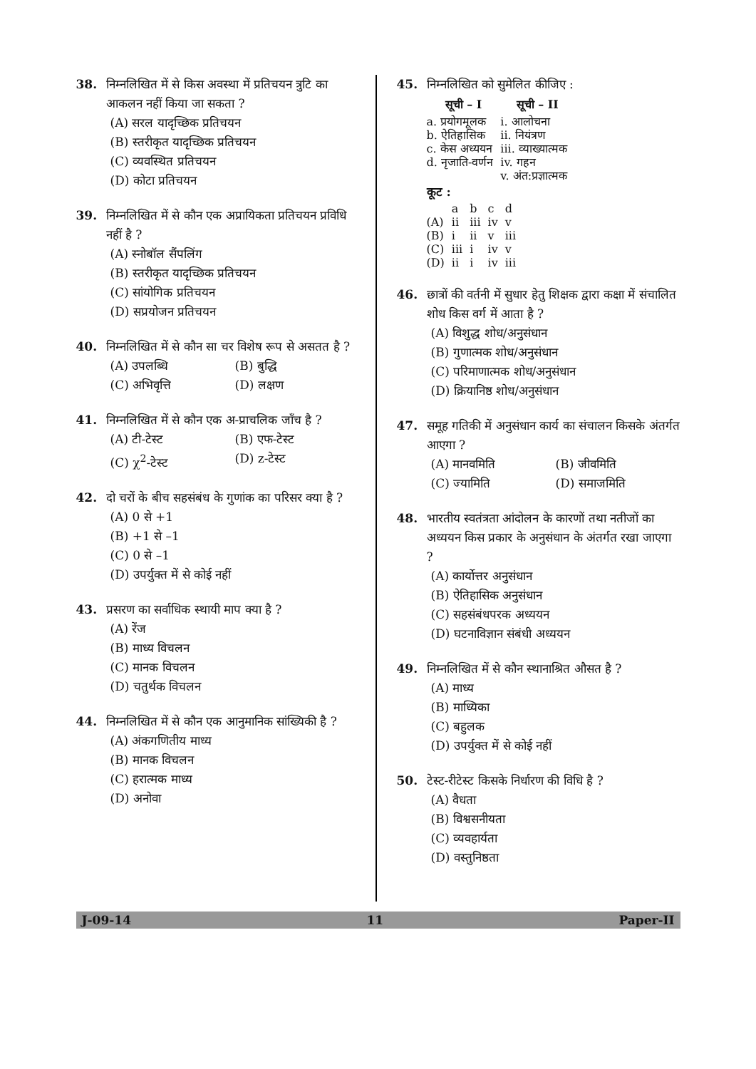38. निम्नलिखित में से किस अवस्था में प्रतिचयन त्रुटि का आकलन नहीं किया जा सकता ?
(A) सरल यादृच्छिक प्रतिचयन
(B) स्तरीकृत यादृच्छिक प्रतिचयन
(C) व्यवस्थित प्रतिचयन
(D) कोटा प्रतिचयन
39. निम्नलिखित में से कौन एक अप्रायिकता प्रतिचयन प्रविधि नहीं है ?
(A) स्नोबॉल सैंपलिंग
(B) स्तरीकृत यादृच्छिक प्रतिचयन
(C) सांयोगिक प्रतिचयन
(D) सप्रयोजन प्रतिचयन
40. निम्नलिखित में से कौन सा चर विशेष रूप से असतत है ?
(A) उपलब्धि (B) बुद्धि
(C) अभिवृत्ति (D) लक्षण
41. निम्नलिखित में से कौन एक अ-प्राचलिक जाँच है ?
(A) टी-टेस्ट (B) एफ-टेस्ट
(C) χ<sup>2</sup>-टेस्ट (D) z-टेस्ट
42. दो चरों के बीच सहसंबंध के गुणांक का परिसर क्या है ?
(A) 0 से +1
(B) +1 से –1
(C) 0 से –1
(D) उपर्युक्त में से कोई नहीं
43. प्रसरण का सर्वाधिक स्थायी माप क्या है ?
(A) रेंज
(B) माध्य विचलन
(C) मानक विचलन
(D) चतुर्थक विचलन
44. निम्नलिखित में से कौन एक आनुमानिक सांख्यिकी है ?
(A) अंकगणितीय माध्य
(B) मानक विचलन
(C) हरात्मक माध्य
(D) अनोवा
45. निम्नलिखित को सुमेलित कीजिए :
| सूची – I | सूची – II |
| --- | --- |
| a. प्रयोगमूलक | i. आलोचना |
| b. ऐतिहासिक | ii. नियंत्रण |
| c. केस अध्ययन | iii. व्याख्यात्मक |
| d. नृजाति-वर्णन | iv. गहन |
| | v. अंत:प्रज्ञात्मक |
कूट :
| | a | b | c | d |
| (A) | ii | iii | iv | v |
| (B) | i | ii | v | iii |
| (C) | iii | i | iv | v |
| (D) | ii | i | iv | iii |
46. छात्रों की वर्तनी में सुधार हेतु शिक्षक द्वारा कक्षा में संचालित शोध किस वर्ग में आता है ?
(A) विशुद्ध शोध/अनुसंधान
(B) गुणात्मक शोध/अनुसंधान
(C) परिमाणात्मक शोध/अनुसंधान
(D) क्रियानिष्ठ शोध/अनुसंधान
47. समूह गतिकी में अनुसंधान कार्य का संचालन किसके अंतर्गत आएगा ?
(A) मानवमिति (B) जीवमिति
(C) ज्यामिति (D) समाजमिति
48. भारतीय स्वतंत्रता आंदोलन के कारणों तथा नतीजों का अध्ययन किस प्रकार के अनुसंधान के अंतर्गत रखा जाएगा ?
(A) कार्योत्तर अनुसंधान
(B) ऐतिहासिक अनुसंधान
(C) सहसंबंधपरक अध्ययन
(D) घटनाविज्ञान संबंधी अध्ययन
49. निम्नलिखित में से कौन स्थानाश्रित औसत है ?
(A) माध्य
(B) माध्यिका
(C) बहुलक
(D) उपर्युक्त में से कोई नहीं
50. टेस्ट-रीटेस्ट किसके निर्धारण की विधि है ?
(A) वैधता
(B) विश्वसनीयता
(C) व्यवहार्यता
(D) वस्तुनिष्ठता
J-09-14 11 Paper-II